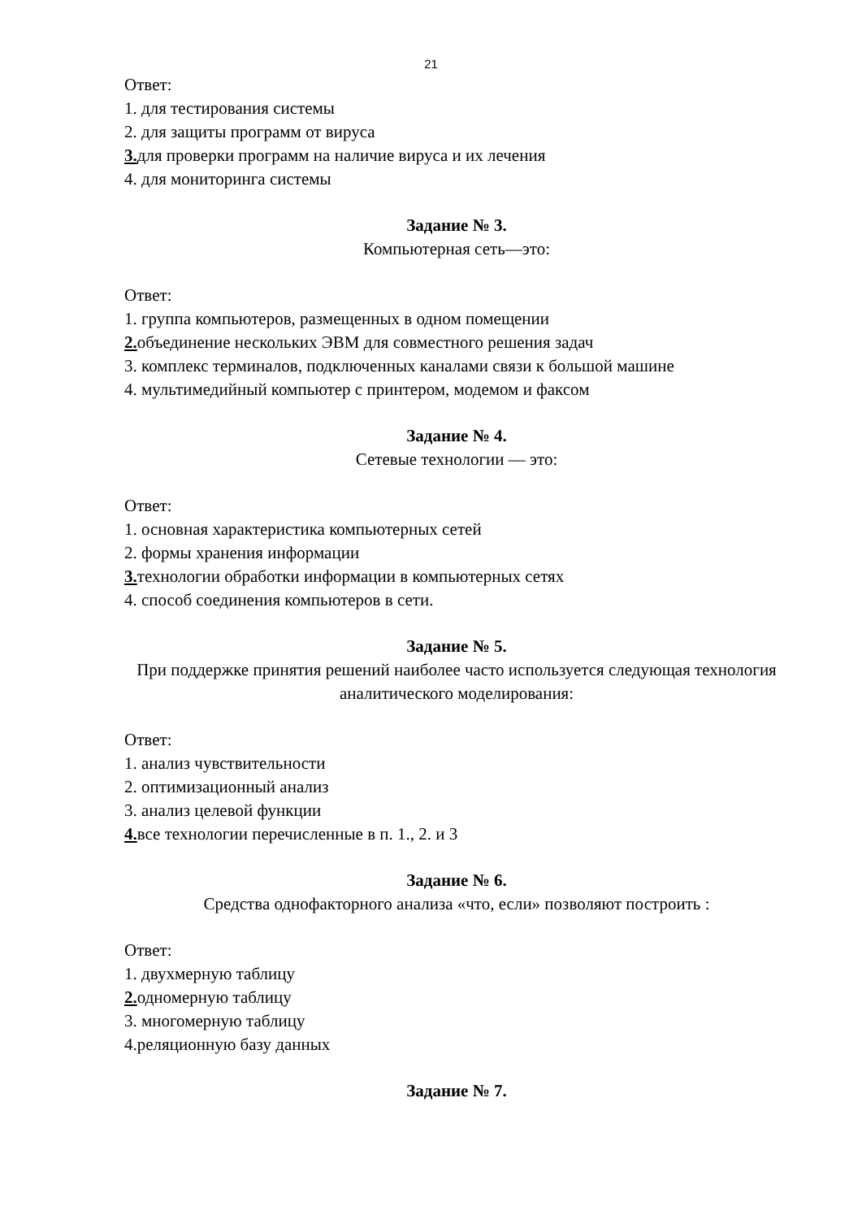21
Ответ:
1. для тестирования системы
2. для защиты программ от вируса
3. для проверки программ на наличие вируса и их лечения
4. для мониторинга системы
Задание № 3.
Компьютерная сеть—это:
Ответ:
1. группа компьютеров, размещенных в одном помещении
2. объединение нескольких ЭВМ для совместного решения задач
3. комплекс терминалов, подключенных каналами связи к большой машине
4. мультимедийный компьютер с принтером, модемом и факсом
Задание № 4.
Сетевые технологии — это:
Ответ:
1. основная характеристика компьютерных сетей
2. формы хранения информации
3. технологии обработки информации в компьютерных сетях
4. способ соединения компьютеров в сети.
Задание № 5.
При поддержке принятия решений наиболее часто используется следующая технология аналитического моделирования:
Ответ:
1. анализ чувствительности
2. оптимизационный анализ
3. анализ целевой функции
4. все технологии перечисленные в п. 1., 2. и 3
Задание № 6.
Средства однофакторного анализа «что, если» позволяют построить :
Ответ:
1. двухмерную таблицу
2. одномерную таблицу
3. многомерную таблицу
4.реляционную базу данных
Задание № 7.